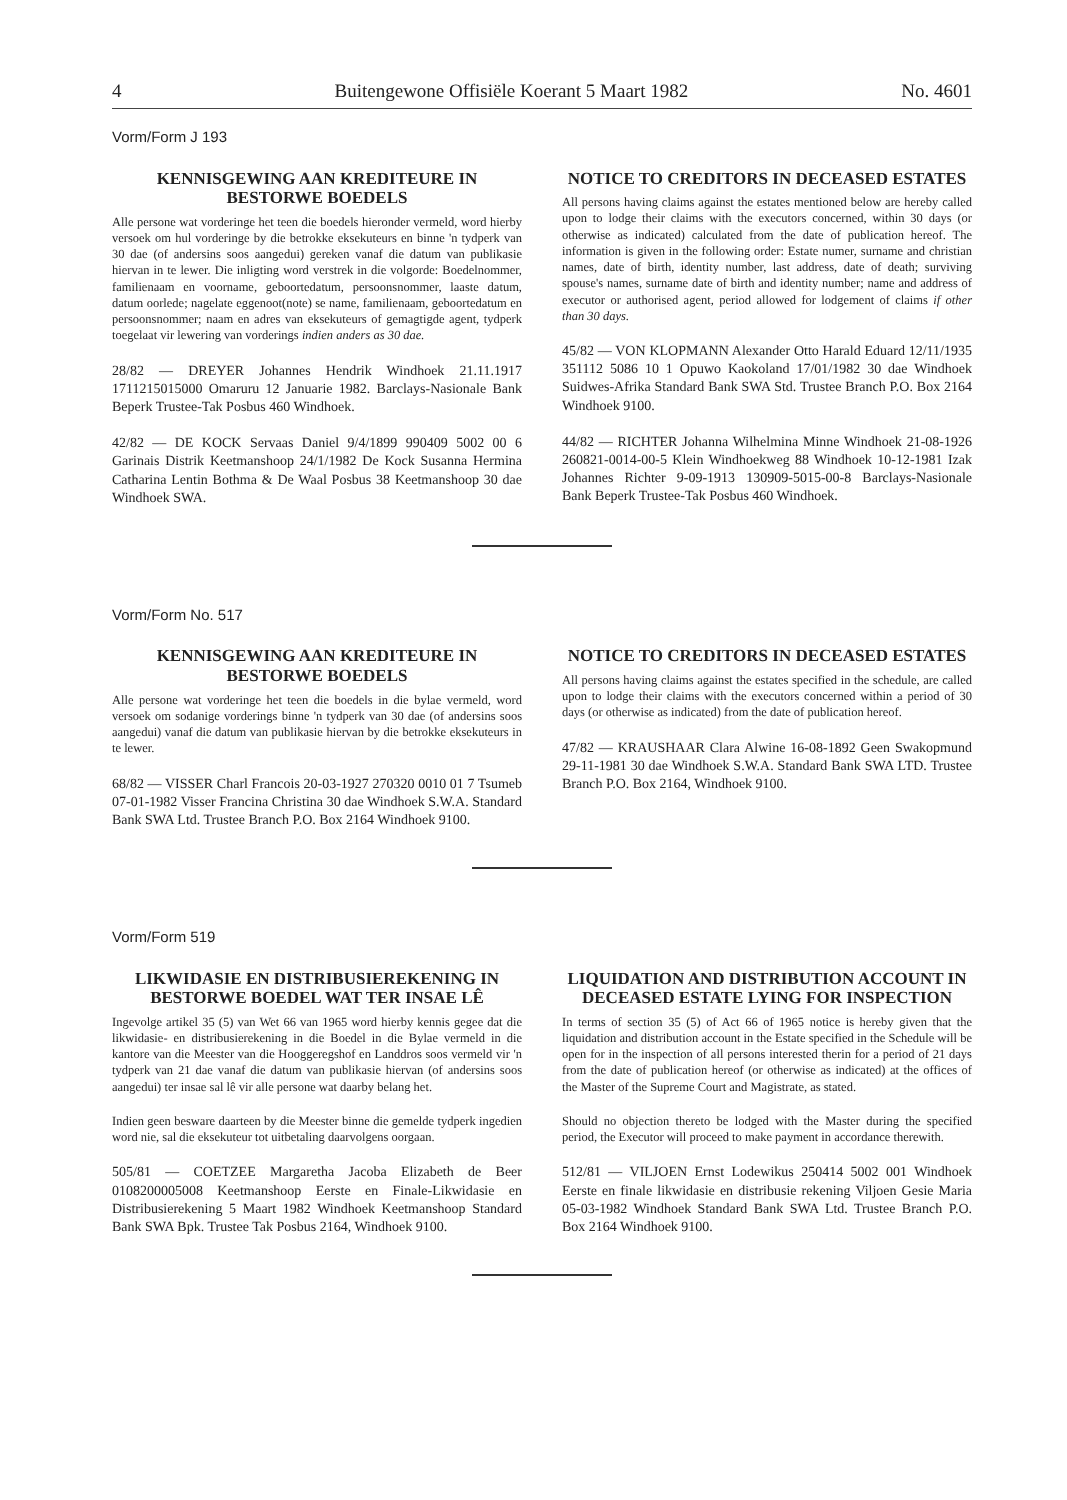4 Buitengewone Offisiële Koerant 5 Maart 1982 No. 4601
Vorm/Form J 193
KENNISGEWING AAN KREDITEURE IN BESTORWE BOEDELS
Alle persone wat vorderinge het teen die boedels hieronder vermeld, word hierby versoek om hul vorderinge by die betrokke eksekuteurs en binne 'n tydperk van 30 dae (of andersins soos aangedui) gereken vanaf die datum van publikasie hiervan in te lewer. Die inligting word verstrek in die volgorde: Boedelnommer, familienaam en voorname, geboortedatum, persoonsnommer, laaste datum, datum oorlede; nagelate eggenoot(note) se name, familienaam, geboortedatum en persoonsnommer; naam en adres van eksekuteurs of gemagtigde agent, tydperk toegelaat vir lewering van vorderings indien anders as 30 dae.
28/82 — DREYER Johannes Hendrik Windhoek 21.11.1917 1711215015000 Omaruru 12 Januarie 1982. Barclays-Nasionale Bank Beperk Trustee-Tak Posbus 460 Windhoek.
42/82 — DE KOCK Servaas Daniel 9/4/1899 990409 5002 00 6 Garinais Distrik Keetmanshoop 24/1/1982 De Kock Susanna Hermina Catharina Lentin Bothma & De Waal Posbus 38 Keetmanshoop 30 dae Windhoek SWA.
NOTICE TO CREDITORS IN DECEASED ESTATES
All persons having claims against the estates mentioned below are hereby called upon to lodge their claims with the executors concerned, within 30 days (or otherwise as indicated) calculated from the date of publication hereof. The information is given in the following order: Estate numer, surname and christian names, date of birth, identity number, last address, date of death; surviving spouse's names, surname date of birth and identity number; name and address of executor or authorised agent, period allowed for lodgement of claims if other than 30 days.
45/82 — VON KLOPMANN Alexander Otto Harald Eduard 12/11/1935 351112 5086 10 1 Opuwo Kaokoland 17/01/1982 30 dae Windhoek Suidwes-Afrika Standard Bank SWA Std. Trustee Branch P.O. Box 2164 Windhoek 9100.
44/82 — RICHTER Johanna Wilhelmina Minne Windhoek 21-08-1926 260821-0014-00-5 Klein Windhoekweg 88 Windhoek 10-12-1981 Izak Johannes Richter 9-09-1913 130909-5015-00-8 Barclays-Nasionale Bank Beperk Trustee-Tak Posbus 460 Windhoek.
Vorm/Form No. 517
KENNISGEWING AAN KREDITEURE IN BESTORWE BOEDELS
Alle persone wat vorderinge het teen die boedels in die bylae vermeld, word versoek om sodanige vorderings binne 'n tydperk van 30 dae (of andersins soos aangedui) vanaf die datum van publikasie hiervan by die betrokke eksekuteurs in te lewer.
68/82 — VISSER Charl Francois 20-03-1927 270320 0010 01 7 Tsumeb 07-01-1982 Visser Francina Christina 30 dae Windhoek S.W.A. Standard Bank SWA Ltd. Trustee Branch P.O. Box 2164 Windhoek 9100.
NOTICE TO CREDITORS IN DECEASED ESTATES
All persons having claims against the estates specified in the schedule, are called upon to lodge their claims with the executors concerned within a period of 30 days (or otherwise as indicated) from the date of publication hereof.
47/82 — KRAUSHAAR Clara Alwine 16-08-1892 Geen Swakopmund 29-11-1981 30 dae Windhoek S.W.A. Standard Bank SWA LTD. Trustee Branch P.O. Box 2164, Windhoek 9100.
Vorm/Form 519
LIKWIDASIE EN DISTRIBUSIEREKENING IN BESTORWE BOEDEL WAT TER INSAE LÊ
Ingevolge artikel 35 (5) van Wet 66 van 1965 word hierby kennis gegee dat die likwidasie- en distribusierekening in die Boedel in die Bylae vermeld in die kantore van die Meester van die Hooggeregshof en Landdros soos vermeld vir 'n tydperk van 21 dae vanaf die datum van publikasie hiervan (of andersins soos aangedui) ter insae sal lê vir alle persone wat daarby belang het.
Indien geen besware daarteen by die Meester binne die gemelde tydperk ingedien word nie, sal die eksekuteur tot uitbetaling daarvolgens oorgaan.
505/81 — COETZEE Margaretha Jacoba Elizabeth de Beer 0108200005008 Keetmanshoop Eerste en Finale-Likwidasie en Distribusierekening 5 Maart 1982 Windhoek Keetmanshoop Standard Bank SWA Bpk. Trustee Tak Posbus 2164, Windhoek 9100.
LIQUIDATION AND DISTRIBUTION ACCOUNT IN DECEASED ESTATE LYING FOR INSPECTION
In terms of section 35 (5) of Act 66 of 1965 notice is hereby given that the liquidation and distribution account in the Estate specified in the Schedule will be open for in the inspection of all persons interested therin for a period of 21 days from the date of publication hereof (or otherwise as indicated) at the offices of the Master of the Supreme Court and Magistrate, as stated.
Should no objection thereto be lodged with the Master during the specified period, the Executor will proceed to make payment in accordance therewith.
512/81 — VILJOEN Ernst Lodewikus 250414 5002 001 Windhoek Eerste en finale likwidasie en distribusie rekening Viljoen Gesie Maria 05-03-1982 Windhoek Standard Bank SWA Ltd. Trustee Branch P.O. Box 2164 Windhoek 9100.